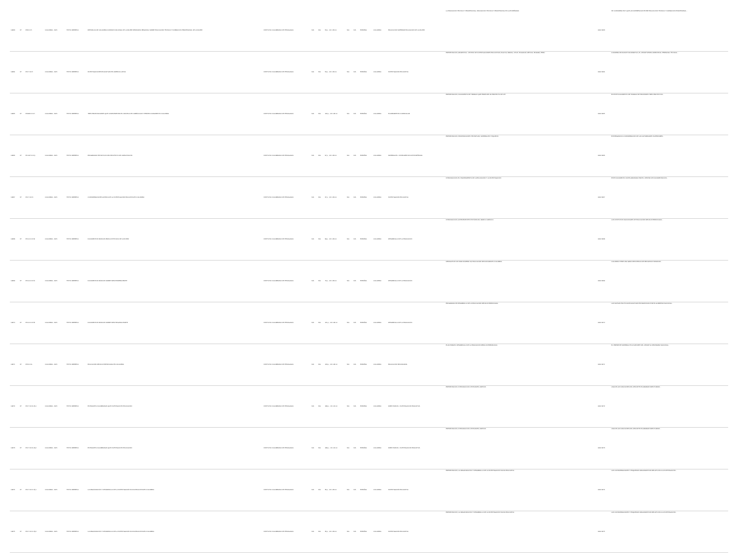| 10863 | 37 | 378 IC17t | COLOMBIA - 1974 | TEXTO IMPRESO | REPÚBLICA DE COLOMBIA COMISIÓN NACIONAL DE LA MUJER SEMINARIO REGIONAL SOBRE EDUCACIÓN TÉCNICA Y FORMACIÓN PROFESIONAL DE LA MUJER | INSTITUTO COLOMBIANO DE PEDAGOGÍA | N/A | N/A | 56 p. ; 22 x 28 cm | N/A | N/A | ESPAÑOL | COLOMBIA | EDUCACIÓN SUPERIOR EDUCACIÓN DE LA MUJER | LA EDUCACIÓN TÉCNICA Y PROFESIONAL; INNOVACIÓN TÉCNICA Y PROFESIONAL EN LA ENSEÑANZA | 0000 3063 | SE CONSIDERA HOY QUE LAS DIFERENCIAS ENTRE EDUCACIÓN TÉCNICA Y FORMACIÓN PROFESIONAL... |
| 10864 | 37 | 370.7 IC17i | COLOMBIA - 1974 | TEXTO IMPRESO | INVESTIGACIONES EDUCATIVAS EN AMÉRICA LATINA | INSTITUTO COLOMBIANO DE PEDAGOGÍA | N/A | N/A | 56 p. ; 22 x 28 cm | N/A | N/A | ESPAÑOL | COLOMBIA | INVESTIGACIÓN EDUCATIVA | PRESENTACIÓN; ARGENTINA - CENTRO DE INVESTIGACIONES EDUCATIVAS; BOLIVIA; BRASIL; CHILE; ECUADOR; MÉXICO; PANAMÁ; PERÚ | 0000 3064 | A MANERA DE AVANCE INFORMATIVO, EL CENDIP DESEA OFRECER AL PERSONAL TÉCNICO... |
| 10865 | 37 | 379.861 IC17t | COLOMBIA - 1974 | TEXTO IMPRESO | TRES PROPOSICIONES QUE COMPLEMENTAN EL MODELO DE CURRÍCULUM Y PERFECCIONAMIENTO COLOMBIA | INSTITUTO COLOMBIANO DE PEDAGOGÍA | N/A | N/A | 162 p. ; 22 x 28 cm | N/A | N/A | ESPAÑOL | COLOMBIA | PLANEAMIENTO CURRICULAR | PRESENTACIÓN; DOCUMENTO DE TRABAJO QUE PROPONE UN PROYECTO DE LEY | 0000 3065 | EN ESTE DOCUMENTO DE TRABAJO SE PROPONEN TRES PROYECTOS... |
| 10866 | 37 | 371.307 IC17p | COLOMBIA - 1974 | TEXTO IMPRESO | PROGRAMAS TENTATIVOS DEL PROYECTO DE CAPACITACIÓN | INSTITUTO COLOMBIANO DE PEDAGOGÍA | N/A | N/A | 97 p. ; 22 x 28 cm | N/A | N/A | ESPAÑOL | COLOMBIA | MATERIALES - INSTRUMENTOS DE ENSEÑANZA | PRESENTACIÓN; PROPOSICIONES TENTATIVAS; MATERIALES Y EQUIPOS | 0000 3066 | ENTREGAMOS A CONSIDERACIÓN DE LAS AUTORIDADES SUPERIORES... |
| 10867 | 37 | 370.7 IC17c | COLOMBIA - 1974 | TEXTO IMPRESO | CONSIDERACIONES ACERCA DE LA INVESTIGACIÓN EDUCATIVA EN COLOMBIA | INSTITUTO COLOMBIANO DE PEDAGOGÍA | N/A | N/A | 37 p. ; 22 x 28 cm | N/A | N/A | ESPAÑOL | COLOMBIA | INVESTIGACIÓN EDUCATIVA | INTRODUCCIÓN; EL PLANEAMIENTO DE LA EDUCACIÓN Y LA INVESTIGACIÓN | 0000 3067 | ESTE DOCUMENTO FUE ELABORADO POR EL CENTRO DE DOCUMENTACIÓN... |
| 10868 | 37 | 370.11 IC17dd | COLOMBIA - 1974 | TEXTO IMPRESO | DOCUMENTOS BÁSICOS PARA UN ESTUDIO DE LOS INEM | INSTITUTO COLOMBIANO DE PEDAGOGÍA | N/A | N/A | 99 p. ; 22 x 28 cm | N/A | N/A | ESPAÑOL | COLOMBIA | DESARROLLO DE LA EDUCACIÓN | INTRODUCCIÓN; ANTECEDENTES HISTÓRICOS; MARCO JURÍDICO | 0000 3068 | LOS INSTITUTOS NACIONALES DE EDUCACIÓN MEDIA DIVERSIFICADA... |
| 10869 | 37 | 370.11 IC17d1 | COLOMBIA - 1974 | TEXTO IMPRESO | DOCUMENTOS BÁSICOS SOBRE INEM PRIMERA PARTE | INSTITUTO COLOMBIANO DE PEDAGOGÍA | N/A | N/A | 72 p. ; 22 x 28 cm | N/A | N/A | ESPAÑOL | COLOMBIA | DESARROLLO DE LA EDUCACIÓN | MENSAJE DE LECTURA NÚMERO 18; EDUCACIÓN SECUNDARIA EN COLOMBIA | 0000 3069 | COLOMBIA TIENE UNA GRAN DEFICIENCIA DE RECURSOS HUMANOS... |
| 10870 | 37 | 370.11 IC17d2 | COLOMBIA - 1974 | TEXTO IMPRESO | DOCUMENTOS BÁSICOS SOBRE INEM SEGUNDA PARTE | INSTITUTO COLOMBIANO DE PEDAGOGÍA | N/A | N/A | 161 p. ; 22 x 28 cm | N/A | N/A | ESPAÑOL | COLOMBIA | DESARROLLO DE LA EDUCACIÓN | PROGRAMA DE DESARROLLO DE LA EDUCACIÓN MEDIA DIVERSIFICADA | 0000 3070 | LAS NUEVAS POLÍTICAS EDUCATIVAS ESTABLECIDAS POR EL GOBIERNO NACIONAL... |
| 10871 | 37 | 373 IC17e | COLOMBIA - 1974 | TEXTO IMPRESO | EDUCACIÓN MEDIA DIVERSIFICADA EN COLOMBIA | INSTITUTO COLOMBIANO DE PEDAGOGÍA | N/A | N/A | 163 p. ; 22 x 28 cm | N/A | N/A | ESPAÑOL | COLOMBIA | EDUCACIÓN SECUNDARIA | PLAN PARA EL DESARROLLO DE LA EDUCACIÓN MEDIA DIVERSIFICADA | 0000 3071 | EL PRESENTE MATERIAL ES UN APORTE DEL CENDIP AL SEMINARIO NACIONAL... |
| 10872 | 37 | 370.7 IC17e Ej.1 | COLOMBIA - 1974 | TEXTO IMPRESO | ENTIDADES COLOMBIANAS QUE INVESTIGAN EN EDUCACIÓN | INSTITUTO COLOMBIANO DE PEDAGOGÍA | N/A | N/A | 189 p. ; 16 x 24 cm | N/A | N/A | ESPAÑOL | COLOMBIA | DIRECTORIOS - INVESTIGACIÓN EDUCATIVA | PRESENTACIÓN; INTRODUCCIÓN; ENTIDADES; ANEXOS | 0000 3072 | UNA DE LAS FUNCIONES DEL CENDIP ES ELABORAR DIRECTORIOS... |
| 10873 | 37 | 370.7 IC17e Ej.2 | COLOMBIA - 1974 | TEXTO IMPRESO | ENTIDADES COLOMBIANAS QUE INVESTIGAN EN EDUCACIÓN | INSTITUTO COLOMBIANO DE PEDAGOGÍA | N/A | N/A | 189 p. ; 16 x 24 cm | N/A | N/A | ESPAÑOL | COLOMBIA | DIRECTORIOS - INVESTIGACIÓN EDUCATIVA | PRESENTACIÓN; INTRODUCCIÓN; ENTIDADES; ANEXOS | 0000 3073 | UNA DE LAS FUNCIONES DEL CENDIP ES ELABORAR DIRECTORIOS... |
| 10874 | 37 | 370.7 IC17o Ej.1 | COLOMBIA - 1974 | TEXTO IMPRESO | LA ORGANIZACIÓN Y DESARROLLO DE LA INVESTIGACIÓN SOCIO-EDUCATIVA EN COLOMBIA | INSTITUTO COLOMBIANO DE PEDAGOGÍA | N/A | N/A | 35 p. ; 22 x 28 cm | N/A | N/A | ESPAÑOL | COLOMBIA | INVESTIGACIÓN EDUCATIVA | PRESENTACIÓN; LA ORGANIZACIÓN Y DESARROLLO DE LA INVESTIGACIÓN SOCIO-EDUCATIVA | 0000 3074 | LAS CONSIDERACIONES Y ESQUEMAS ORGANIZATIVOS RELATIVOS A LA INVESTIGACIÓN... |
| 10875 | 37 | 370.7 IC17o Ej.2 | COLOMBIA - 1974 | TEXTO IMPRESO | LA ORGANIZACIÓN Y DESARROLLO DE LA INVESTIGACIÓN SOCIO-EDUCATIVA EN COLOMBIA | INSTITUTO COLOMBIANO DE PEDAGOGÍA | N/A | N/A | 35 p. ; 22 x 28 cm | N/A | N/A | ESPAÑOL | COLOMBIA | INVESTIGACIÓN EDUCATIVA | PRESENTACIÓN; LA ORGANIZACIÓN Y DESARROLLO DE LA INVESTIGACIÓN SOCIO-EDUCATIVA | 0000 3075 | LAS CONSIDERACIONES Y ESQUEMAS ORGANIZATIVOS RELATIVOS A LA INVESTIGACIÓN... |